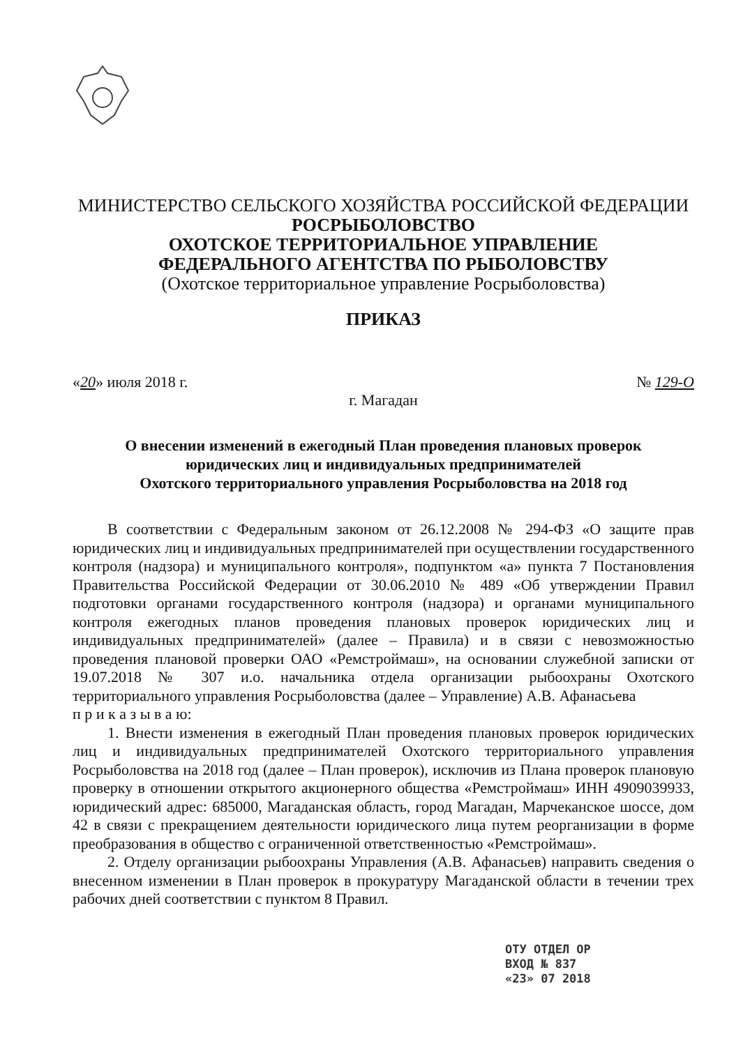МИНИСТЕРСТВО СЕЛЬСКОГО ХОЗЯЙСТВА РОССИЙСКОЙ ФЕДЕРАЦИИ
РОСРЫБОЛОВСТВО
ОХОТСКОЕ ТЕРРИТОРИАЛЬНОЕ УПРАВЛЕНИЕ
ФЕДЕРАЛЬНОГО АГЕНТСТВА ПО РЫБОЛОВСТВУ
(Охотское территориальное управление Росрыболовства)
ПРИКАЗ
«20» июля 2018 г. № 129-О
г. Магадан
О внесении изменений в ежегодный План проведения плановых проверок
юридических лиц и индивидуальных предпринимателей
Охотского территориального управления Росрыболовства на 2018 год
В соответствии с Федеральным законом от 26.12.2008 № 294-ФЗ «О защите прав юридических лиц и индивидуальных предпринимателей при осуществлении государственного контроля (надзора) и муниципального контроля», подпунктом «а» пункта 7 Постановления Правительства Российской Федерации от 30.06.2010 № 489 «Об утверждении Правил подготовки органами государственного контроля (надзора) и органами муниципального контроля ежегодных планов проведения плановых проверок юридических лиц и индивидуальных предпринимателей» (далее – Правила) и в связи с невозможностью проведения плановой проверки ОАО «Ремстроймаш», на основании служебной записки от 19.07.2018 № 307 и.о. начальника отдела организации рыбоохраны Охотского территориального управления Росрыболовства (далее – Управление) А.В. Афанасьева
п р и к а з ы в а ю:
1. Внести изменения в ежегодный План проведения плановых проверок юридических лиц и индивидуальных предпринимателей Охотского территориального управления Росрыболовства на 2018 год (далее – План проверок), исключив из Плана проверок плановую проверку в отношении открытого акционерного общества «Ремстроймаш» ИНН 4909039933, юридический адрес: 685000, Магаданская область, город Магадан, Марчеканское шоссе, дом 42 в связи с прекращением деятельности юридического лица путем реорганизации в форме преобразования в общество с ограниченной ответственностью «Ремстроймаш».
2. Отделу организации рыбоохраны Управления (А.В. Афанасьев) направить сведения о внесенном изменении в План проверок в прокуратуру Магаданской области в течении трех рабочих дней соответствии с пунктом 8 Правил.
ОТУ ОТДЕЛ ОР
ВХОД № 837
«23» 07 2018